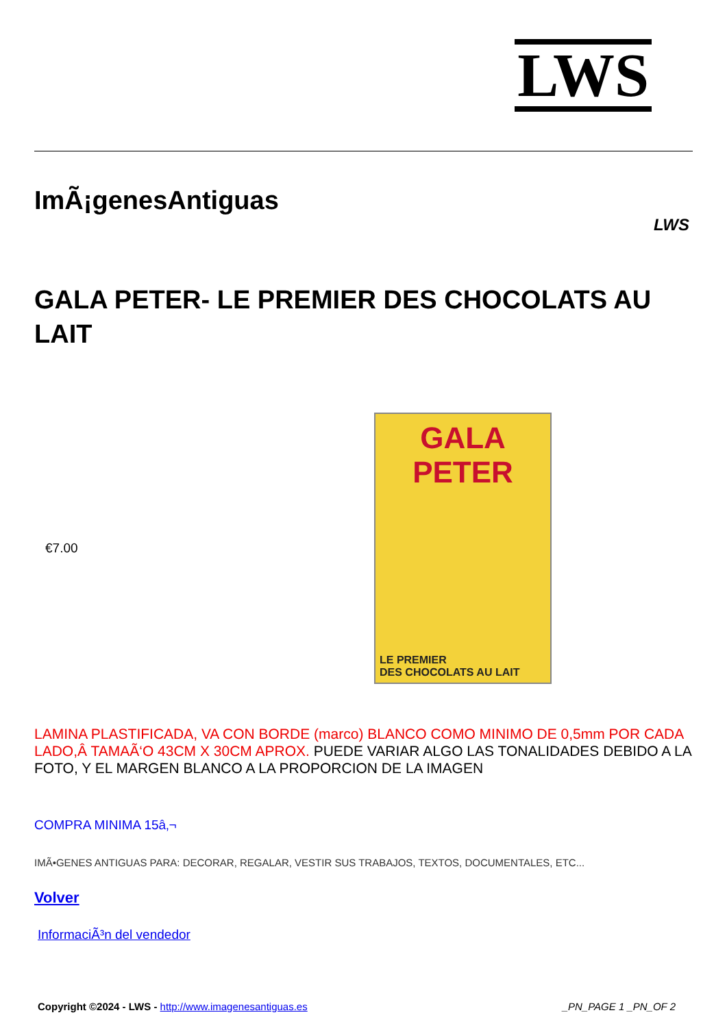LWS
ImÃ¡genesAntiguas
LWS
GALA PETER- LE PREMIER DES CHOCOLATS AU LAIT
€7.00
GALA PETER
LE PREMIER
DES CHOCOLATS AU LAIT
LAMINA PLASTIFICADA, VA CON BORDE (marco) BLANCO COMO MINIMO DE 0,5mm POR CADA LADO,Â TAMAÃ‘O 43CM X 30CM APROX. PUEDE VARIAR ALGO LAS TONALIDADES DEBIDO A LA FOTO, Y EL MARGEN BLANCO A LA PROPORCION DE LA IMAGEN
COMPRA MINIMA 15â‚¬
IMÃ•GENES ANTIGUAS PARA: DECORAR, REGALAR, VESTIR SUS TRABAJOS, TEXTOS, DOCUMENTALES, ETC...
Volver
InformaciÃ³n del vendedor
Copyright ©2024 - LWS - http://www.imagenesantiguas.es _PN_PAGE 1 _PN_OF 2